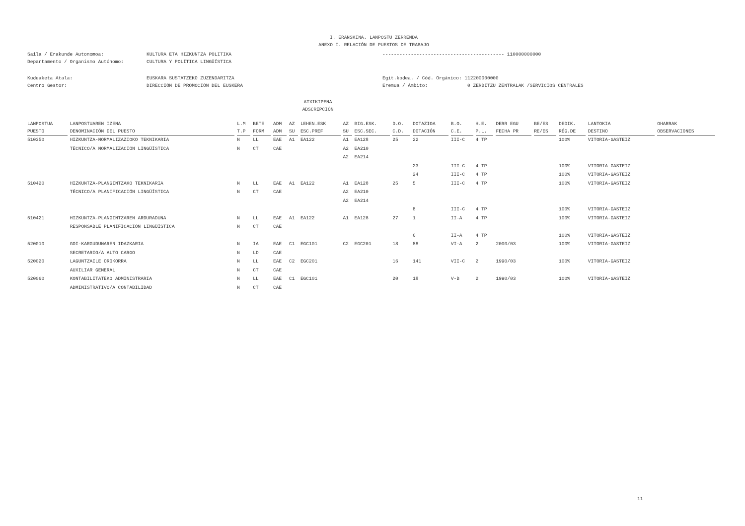I. ERANSKINA. LANPOSTU ZERRENDA
ANEXO I. RELACIÓN DE PUESTOS DE TRABAJO
Saila / Erakunde Autonomoa: KULTURA ETA HIZKUNTZA POLITIKA
Departamento / Organismo Autónomo: CULTURA Y POLÍTICA LINGÜÍSTICA
------------------------------------------- 110000000000
Kudeaketa Atala: EUSKARA SUSTATZEKO ZUZENDARITZA
Centro Gestor: DIRECCIÓN DE PROMOCIÓN DEL EUSKERA
Egit.kodea. / Cód. Orgánico: 112200000000
Eremua / Ámbito: 0 ZERBITZU ZENTRALAK /SERVICIOS CENTRALES
ATXIKIPENA
ADSCRIPCIÓN
| LANPOSTUA | LANPOSTUAREN IZENA | L.M | BETE | ADM | AZ | LEHEN.ESK | AZ | BIG.ESK. | D.O. | DOTAZIOA | B.O. | H.E. | DERR EGU | BE/ES | DEDIK. | LANTOKIA | OHARRAK |
| --- | --- | --- | --- | --- | --- | --- | --- | --- | --- | --- | --- | --- | --- | --- | --- | --- | --- |
| PUESTO | DENOMINACIÓN DEL PUESTO | T.P | FORM | ADM | SU | ESC.PREF | SU | ESC.SEC. | C.D. | DOTACIÓN | C.E. | P.L. | FECHA PR | RE/ES | RÉG.DE | DESTINO | OBSERVACIONES |
| 510350 | HIZKUNTZA-NORMALIZAZIOKO TEKNIKARIA | N | LL | EAE | A1 | EA122 | A1 | EA128 | 25 | 22 | III-C | 4 TP | | | 100% | VITORIA-GASTEIZ | |
| | TÉCNICO/A NORMALIZACIÓN LINGÜÍSTICA | N | CT | CAE | | | A2 | EA210 | | | | | | | | | |
| | | | | | | | A2 | EA214 | | | | | | | | | |
| | | | | | | | | | | 23 | III-C | 4 TP | | | 100% | VITORIA-GASTEIZ | |
| | | | | | | | | | | 24 | III-C | 4 TP | | | 100% | VITORIA-GASTEIZ | |
| 510420 | HIZKUNTZA-PLANGINTZAKO TEKNIKARIA | N | LL | EAE | A1 | EA122 | A1 | EA128 | 25 | 5 | III-C | 4 TP | | | 100% | VITORIA-GASTEIZ | |
| | TÉCNICO/A PLANIFICACIÓN LINGÜÍSTICA | N | CT | CAE | | | A2 | EA210 | | | | | | | | | |
| | | | | | | | A2 | EA214 | | | | | | | | | |
| | | | | | | | | | | 8 | III-C | 4 TP | | | 100% | VITORIA-GASTEIZ | |
| 510421 | HIZKUNTZA-PLANGINTZAREN ARDURADUNA | N | LL | EAE | A1 | EA122 | A1 | EA128 | 27 | 1 | II-A | 4 TP | | | 100% | VITORIA-GASTEIZ | |
| | RESPONSABLE PLANIFICACIÓN LINGÜÍSTICA | N | CT | CAE | | | | | | | | | | | | | |
| | | | | | | | | | | 6 | II-A | 4 TP | | | 100% | VITORIA-GASTEIZ | |
| 520010 | GOI-KARGUDUNAREN IDAZKARIA | N | IA | EAE | C1 | EGC101 | C2 | EGC201 | 18 | 88 | VI-A | 2 | 2000/03 | | 100% | VITORIA-GASTEIZ | |
| | SECRETARIO/A ALTO CARGO | N | LD | CAE | | | | | | | | | | | | | |
| 520020 | LAGUNTZAILE OROKORRA | N | LL | EAE | C2 | EGC201 | | | 16 | 141 | VII-C | 2 | 1990/03 | | 100% | VITORIA-GASTEIZ | |
| | AUXILIAR GENERAL | N | CT | CAE | | | | | | | | | | | | | |
| 520060 | KONTABILITATEKO ADMINISTRARIA | N | LL | EAE | C1 | EGC101 | | | 20 | 18 | V-B | 2 | 1990/03 | | 100% | VITORIA-GASTEIZ | |
| | ADMINISTRATIVO/A CONTABILIDAD | N | CT | CAE | | | | | | | | | | | | | |
11